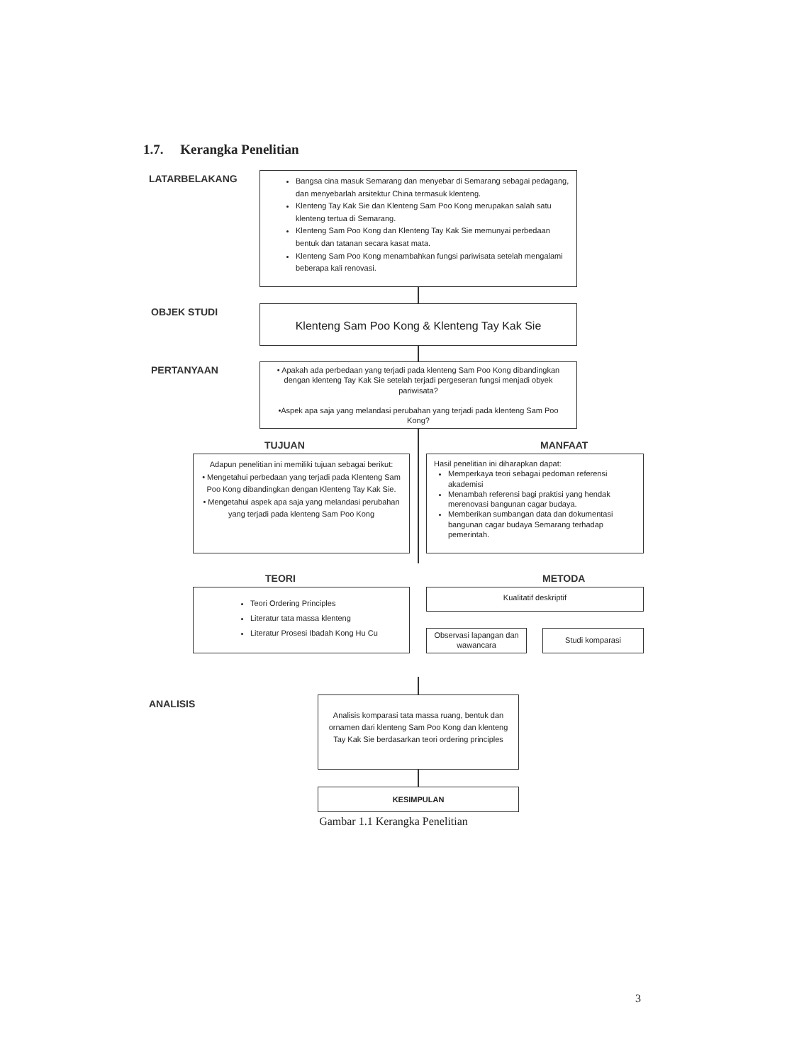1.7. Kerangka Penelitian
LATARBELAKANG
Bangsa cina masuk Semarang dan menyebar di Semarang sebagai pedagang, dan menyebarlah arsitektur China termasuk klenteng.
Klenteng Tay Kak Sie dan Klenteng Sam Poo Kong merupakan salah satu klenteng tertua di Semarang.
Klenteng Sam Poo Kong dan Klenteng Tay Kak Sie memunyai perbedaan bentuk dan tatanan secara kasat mata.
Klenteng Sam Poo Kong menambahkan fungsi pariwisata setelah mengalami beberapa kali renovasi.
OBJEK STUDI Klenteng Sam Poo Kong & Klenteng Tay Kak Sie
PERTANYAAN
• Apakah ada perbedaan yang terjadi pada klenteng Sam Poo Kong dibandingkan dengan klenteng Tay Kak Sie setelah terjadi pergeseran fungsi menjadi obyek pariwisata?
•Aspek apa saja yang melandasi perubahan yang terjadi pada klenteng Sam Poo Kong?
TUJUAN MANFAAT
Adapun penelitian ini memiliki tujuan sebagai berikut:
• Mengetahui perbedaan yang terjadi pada Klenteng Sam Poo Kong dibandingkan dengan Klenteng Tay Kak Sie.
• Mengetahui aspek apa saja yang melandasi perubahan yang terjadi pada klenteng Sam Poo Kong
Hasil penelitian ini diharapkan dapat:
Memperkaya teori sebagai pedoman referensi akademisi
Menambah referensi bagi praktisi yang hendak merenovasi bangunan cagar budaya.
Memberikan sumbangan data dan dokumentasi bangunan cagar budaya Semarang terhadap pemerintah.
TEORI METODA
Teori Ordering Principles
Literatur tata massa klenteng
Literatur Prosesi Ibadah Kong Hu Cu
Kualitatif deskriptif
Observasi lapangan dan wawancara
Studi komparasi
ANALISIS
Analisis komparasi tata massa ruang, bentuk dan ornamen dari klenteng Sam Poo Kong dan klenteng Tay Kak Sie berdasarkan teori ordering principles
KESIMPULAN
Gambar 1.1 Kerangka Penelitian
3